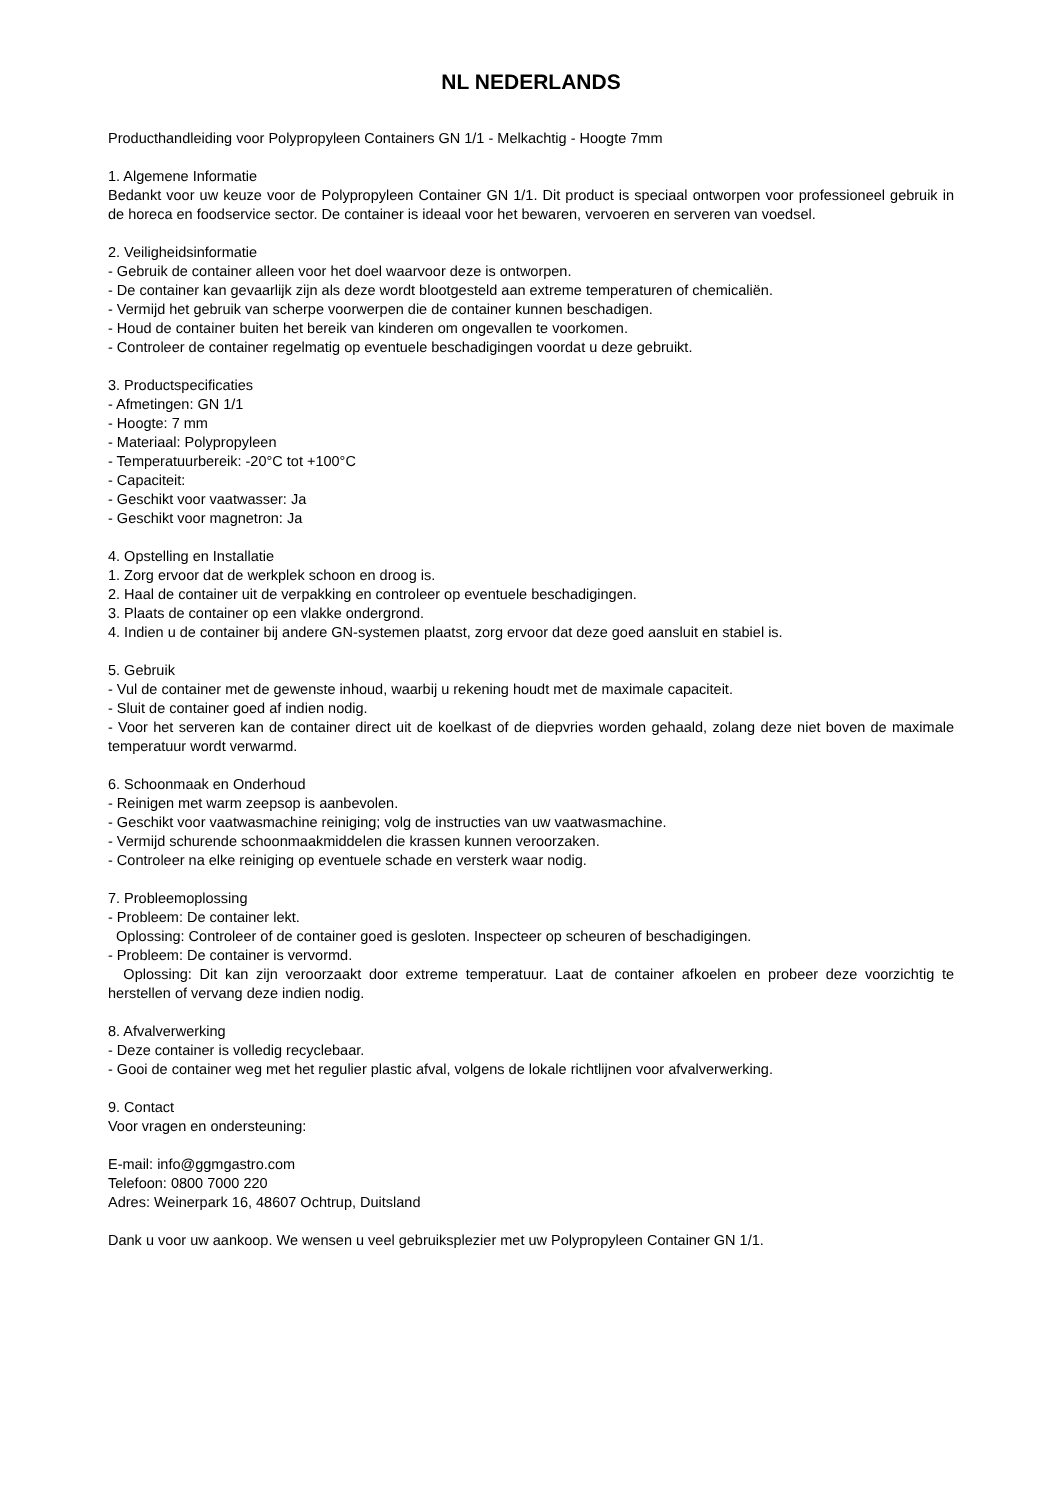NL NEDERLANDS
Producthandleiding voor Polypropyleen Containers GN 1/1 - Melkachtig - Hoogte 7mm
1. Algemene Informatie
Bedankt voor uw keuze voor de Polypropyleen Container GN 1/1. Dit product is speciaal ontworpen voor professioneel gebruik in de horeca en foodservice sector. De container is ideaal voor het bewaren, vervoeren en serveren van voedsel.
2. Veiligheidsinformatie
- Gebruik de container alleen voor het doel waarvoor deze is ontworpen.
- De container kan gevaarlijk zijn als deze wordt blootgesteld aan extreme temperaturen of chemicaliën.
- Vermijd het gebruik van scherpe voorwerpen die de container kunnen beschadigen.
- Houd de container buiten het bereik van kinderen om ongevallen te voorkomen.
- Controleer de container regelmatig op eventuele beschadigingen voordat u deze gebruikt.
3. Productspecificaties
- Afmetingen: GN 1/1
- Hoogte: 7 mm
- Materiaal: Polypropyleen
- Temperatuurbereik: -20°C tot +100°C
- Capaciteit:
- Geschikt voor vaatwasser: Ja
- Geschikt voor magnetron: Ja
4. Opstelling en Installatie
1. Zorg ervoor dat de werkplek schoon en droog is.
2. Haal de container uit de verpakking en controleer op eventuele beschadigingen.
3. Plaats de container op een vlakke ondergrond.
4. Indien u de container bij andere GN-systemen plaatst, zorg ervoor dat deze goed aansluit en stabiel is.
5. Gebruik
- Vul de container met de gewenste inhoud, waarbij u rekening houdt met de maximale capaciteit.
- Sluit de container goed af indien nodig.
- Voor het serveren kan de container direct uit de koelkast of de diepvries worden gehaald, zolang deze niet boven de maximale temperatuur wordt verwarmd.
6. Schoonmaak en Onderhoud
- Reinigen met warm zeepsop is aanbevolen.
- Geschikt voor vaatwasmachine reiniging; volg de instructies van uw vaatwasmachine.
- Vermijd schurende schoonmaakmiddelen die krassen kunnen veroorzaken.
- Controleer na elke reiniging op eventuele schade en versterk waar nodig.
7. Probleemoplossing
- Probleem: De container lekt.
Oplossing: Controleer of de container goed is gesloten. Inspecteer op scheuren of beschadigingen.
- Probleem: De container is vervormd.
Oplossing: Dit kan zijn veroorzaakt door extreme temperatuur. Laat de container afkoelen en probeer deze voorzichtig te herstellen of vervang deze indien nodig.
8. Afvalverwerking
- Deze container is volledig recyclebaar.
- Gooi de container weg met het regulier plastic afval, volgens de lokale richtlijnen voor afvalverwerking.
9. Contact
Voor vragen en ondersteuning:
E-mail: info@ggmgastro.com
Telefoon: 0800 7000 220
Adres: Weinerpark 16, 48607 Ochtrup, Duitsland
Dank u voor uw aankoop. We wensen u veel gebruiksplezier met uw Polypropyleen Container GN 1/1.